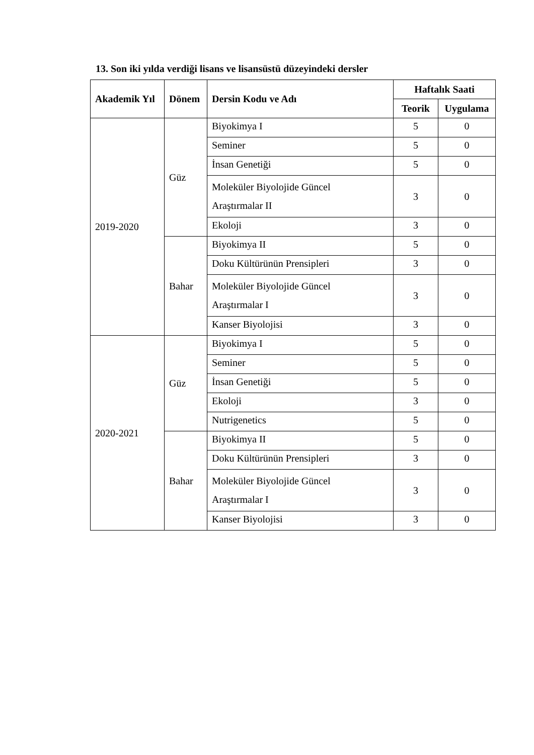13. Son iki yılda verdiği lisans ve lisansüstü düzeyindeki dersler
| Akademik Yıl | Dönem | Dersin Kodu ve Adı | Haftalık Saati | |
| --- | --- | --- | --- | --- |
| | | | Teorik | Uygulama |
| 2019-2020 | Güz | Biyokimya I | 5 | 0 |
| | | Seminer | 5 | 0 |
| | | İnsan Genetiği | 5 | 0 |
| | | Moleküler Biyolojide Güncel Araştırmalar II | 3 | 0 |
| | | Ekoloji | 3 | 0 |
| | Bahar | Biyokimya II | 5 | 0 |
| | | Doku Kültürünün Prensipleri | 3 | 0 |
| | | Moleküler Biyolojide Güncel Araştırmalar I | 3 | 0 |
| | | Kanser Biyolojisi | 3 | 0 |
| 2020-2021 | Güz | Biyokimya I | 5 | 0 |
| | | Seminer | 5 | 0 |
| | | İnsan Genetiği | 5 | 0 |
| | | Ekoloji | 3 | 0 |
| | | Nutrigenetics | 5 | 0 |
| | Bahar | Biyokimya II | 5 | 0 |
| | | Doku Kültürünün Prensipleri | 3 | 0 |
| | | Moleküler Biyolojide Güncel Araştırmalar I | 3 | 0 |
| | | Kanser Biyolojisi | 3 | 0 |